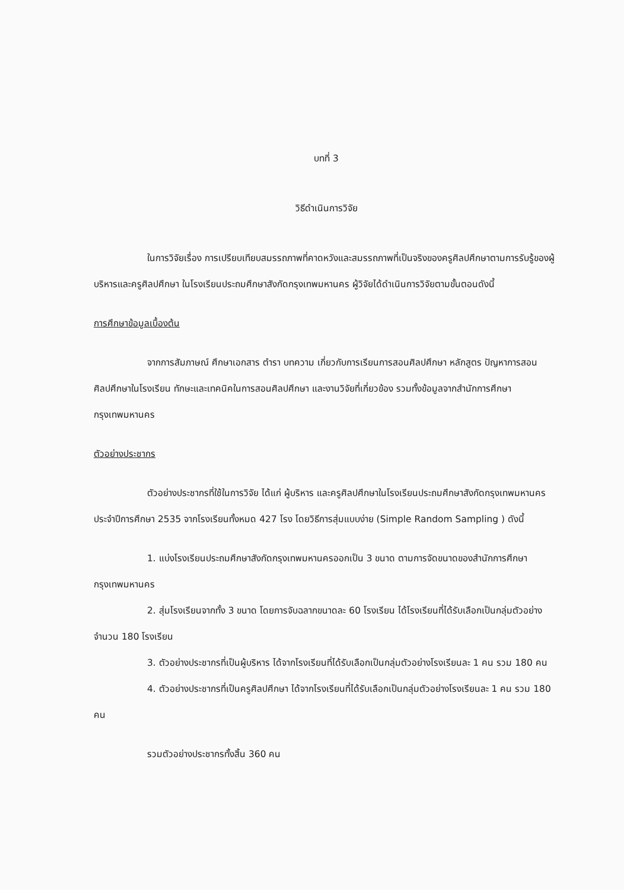บทที่ 3
วิธีดำเนินการวิจัย
ในการวิจัยเรื่อง การเปรียบเทียบสมรรถภาพที่คาดหวังและสมรรถภาพที่เป็นจริงของครูศิลปศึกษาตามการรับรู้ของผู้บริหารและครูศิลปศึกษา ในโรงเรียนประถมศึกษาสังกัดกรุงเทพมหานคร ผู้วิจัยได้ดำเนินการวิจัยตามขั้นตอนดังนี้
การศึกษาข้อมูลเบื้องต้น
จากการสัมภาษณ์ ศึกษาเอกสาร ตำรา บทความ เกี่ยวกับการเรียนการสอนศิลปศึกษา หลักสูตร ปัญหาการสอนศิลปศึกษาในโรงเรียน ทักษะและเทคนิคในการสอนศิลปศึกษา และงานวิจัยที่เกี่ยวข้อง รวมทั้งข้อมูลจากสำนักการศึกษา กรุงเทพมหานคร
ตัวอย่างประชากร
ตัวอย่างประชากรที่ใช้ในการวิจัย ได้แก่ ผู้บริหาร และครูศิลปศึกษาในโรงเรียนประถมศึกษาสังกัดกรุงเทพมหานคร ประจำปีการศึกษา 2535 จากโรงเรียนทั้งหมด 427 โรง โดยวิธีการสุ่มแบบง่าย (Simple Random Sampling ) ดังนี้
1. แบ่งโรงเรียนประถมศึกษาสังกัดกรุงเทพมหานครออกเป็น 3 ขนาด ตามการจัดขนาดของสำนักการศึกษา กรุงเทพมหานคร
2. สุ่มโรงเรียนจากทั้ง 3 ขนาด โดยการจับฉลากขนาดละ 60 โรงเรียน ได้โรงเรียนที่ได้รับเลือกเป็นกลุ่มตัวอย่าง จำนวน 180 โรงเรียน
3. ตัวอย่างประชากรที่เป็นผู้บริหาร ได้จากโรงเรียนที่ได้รับเลือกเป็นกลุ่มตัวอย่างโรงเรียนละ 1 คน รวม 180 คน
4. ตัวอย่างประชากรที่เป็นครูศิลปศึกษา ได้จากโรงเรียนที่ได้รับเลือกเป็นกลุ่มตัวอย่างโรงเรียนละ 1 คน รวม 180 คน
รวมตัวอย่างประชากรทั้งสิ้น 360 คน